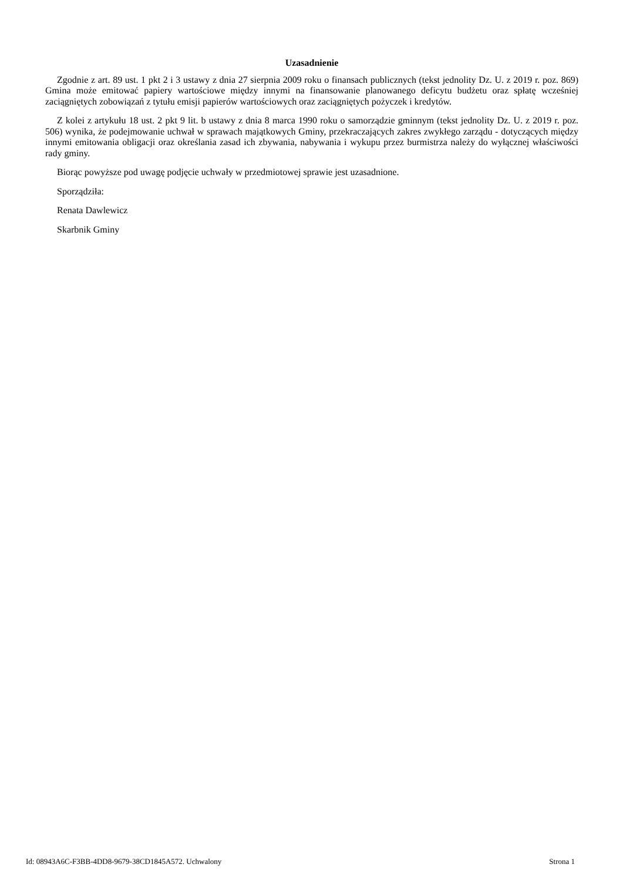Uzasadnienie
Zgodnie z art. 89 ust. 1 pkt 2 i 3 ustawy z dnia 27 sierpnia 2009 roku o finansach publicznych (tekst jednolity Dz. U. z 2019 r. poz. 869) Gmina może emitować papiery wartościowe między innymi na finansowanie planowanego deficytu budżetu oraz spłatę wcześniej zaciągniętych zobowiązań z tytułu emisji papierów wartościowych oraz zaciągniętych pożyczek i kredytów.
Z kolei z artykułu 18 ust. 2 pkt 9 lit. b ustawy z dnia 8 marca 1990 roku o samorządzie gminnym (tekst jednolity Dz. U. z 2019 r. poz. 506) wynika, że podejmowanie uchwał w sprawach majątkowych Gminy, przekraczających zakres zwykłego zarządu - dotyczących między innymi emitowania obligacji oraz określania zasad ich zbywania, nabywania i wykupu przez burmistrza należy do wyłącznej właściwości rady gminy.
Biorąc powyższe pod uwagę podjęcie uchwały w przedmiotowej sprawie jest uzasadnione.
Sporządziła:
Renata Dawlewicz
Skarbnik Gminy
Id: 08943A6C-F3BB-4DD8-9679-38CD1845A572. Uchwalony Strona 1